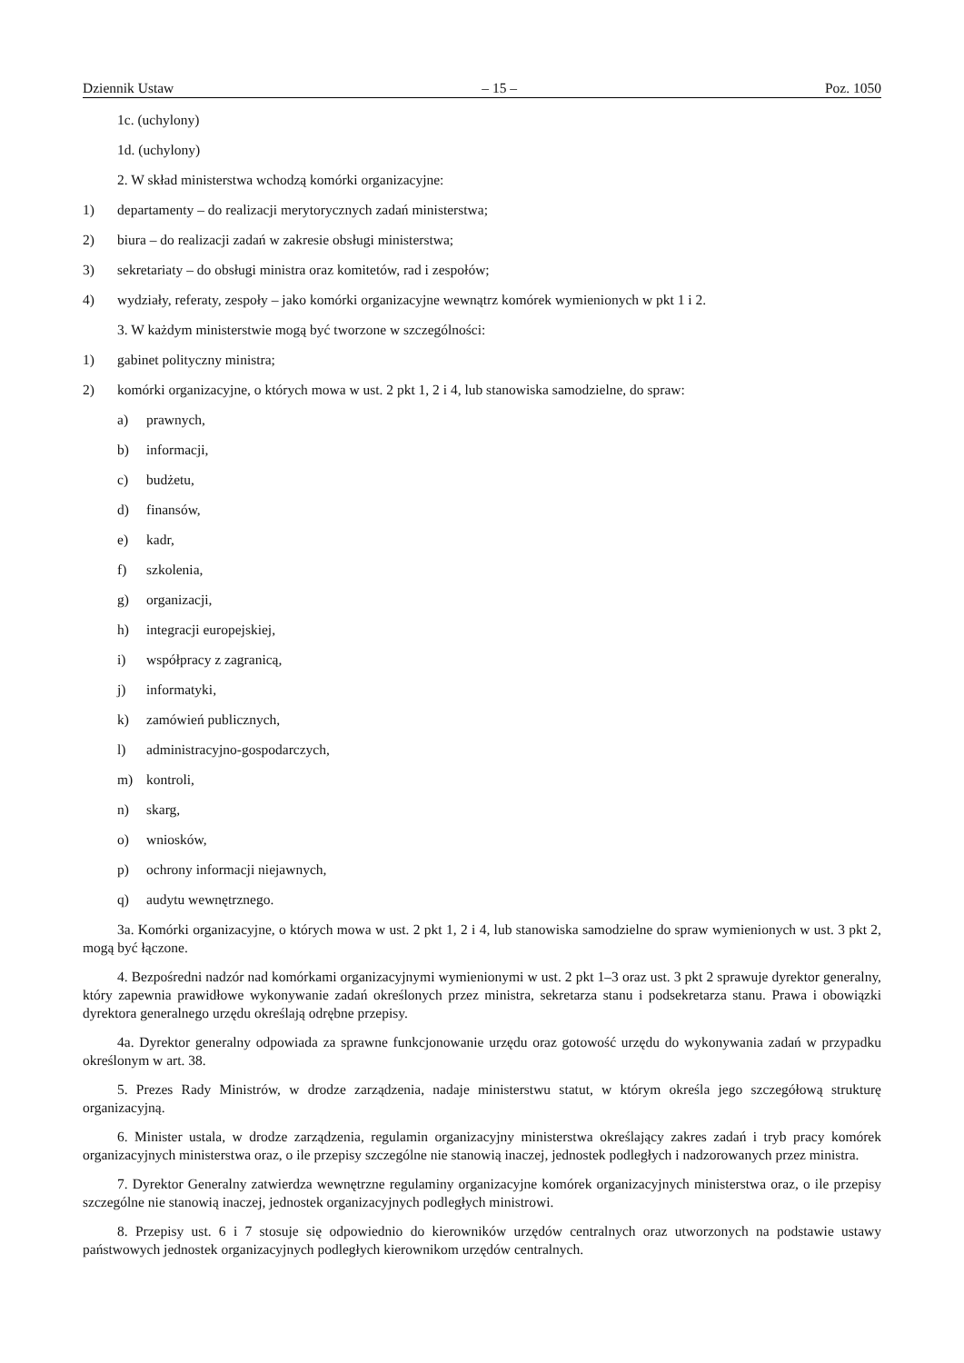Dziennik Ustaw – 15 – Poz. 1050
1c. (uchylony)
1d. (uchylony)
2. W skład ministerstwa wchodzą komórki organizacyjne:
1) departamenty – do realizacji merytorycznych zadań ministerstwa;
2) biura – do realizacji zadań w zakresie obsługi ministerstwa;
3) sekretariaty – do obsługi ministra oraz komitetów, rad i zespołów;
4) wydziały, referaty, zespoły – jako komórki organizacyjne wewnątrz komórek wymienionych w pkt 1 i 2.
3. W każdym ministerstwie mogą być tworzone w szczególności:
1) gabinet polityczny ministra;
2) komórki organizacyjne, o których mowa w ust. 2 pkt 1, 2 i 4, lub stanowiska samodzielne, do spraw:
a) prawnych,
b) informacji,
c) budżetu,
d) finansów,
e) kadr,
f) szkolenia,
g) organizacji,
h) integracji europejskiej,
i) współpracy z zagranicą,
j) informatyki,
k) zamówień publicznych,
l) administracyjno-gospodarczych,
m) kontroli,
n) skarg,
o) wniosków,
p) ochrony informacji niejawnych,
q) audytu wewnętrznego.
3a. Komórki organizacyjne, o których mowa w ust. 2 pkt 1, 2 i 4, lub stanowiska samodzielne do spraw wymienionych w ust. 3 pkt 2, mogą być łączone.
4. Bezpośredni nadzór nad komórkami organizacyjnymi wymienionymi w ust. 2 pkt 1–3 oraz ust. 3 pkt 2 sprawuje dyrektor generalny, który zapewnia prawidłowe wykonywanie zadań określonych przez ministra, sekretarza stanu i podsekretarza stanu. Prawa i obowiązki dyrektora generalnego urzędu określają odrębne przepisy.
4a. Dyrektor generalny odpowiada za sprawne funkcjonowanie urzędu oraz gotowość urzędu do wykonywania zadań w przypadku określonym w art. 38.
5. Prezes Rady Ministrów, w drodze zarządzenia, nadaje ministerstwu statut, w którym określa jego szczegółową strukturę organizacyjną.
6. Minister ustala, w drodze zarządzenia, regulamin organizacyjny ministerstwa określający zakres zadań i tryb pracy komórek organizacyjnych ministerstwa oraz, o ile przepisy szczególne nie stanowią inaczej, jednostek podległych i nadzorowanych przez ministra.
7. Dyrektor Generalny zatwierdza wewnętrzne regulaminy organizacyjne komórek organizacyjnych ministerstwa oraz, o ile przepisy szczególne nie stanowią inaczej, jednostek organizacyjnych podległych ministrowi.
8. Przepisy ust. 6 i 7 stosuje się odpowiednio do kierowników urzędów centralnych oraz utworzonych na podstawie ustawy państwowych jednostek organizacyjnych podległych kierownikom urzędów centralnych.